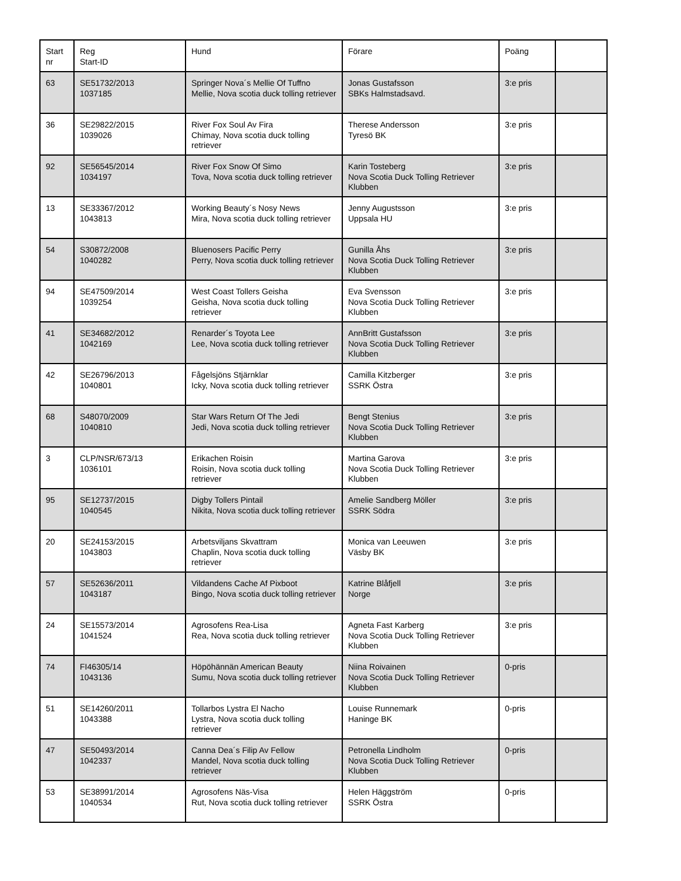| Start nr | Reg Start-ID | Hund | Förare | Poäng | |
| --- | --- | --- | --- | --- | --- |
| 63 | SE51732/2013 1037185 | Springer Nova´s Mellie Of Tuffno Mellie, Nova scotia duck tolling retriever | Jonas Gustafsson SBKs Halmstadsavd. | 3:e pris | |
| 36 | SE29822/2015 1039026 | River Fox Soul Av Fira Chimay, Nova scotia duck tolling retriever | Therese Andersson Tyresö BK | 3:e pris | |
| 92 | SE56545/2014 1034197 | River Fox Snow Of Simo Tova, Nova scotia duck tolling retriever | Karin Tosteberg Nova Scotia Duck Tolling Retriever Klubben | 3:e pris | |
| 13 | SE33367/2012 1043813 | Working Beauty´s Nosy News Mira, Nova scotia duck tolling retriever | Jenny Augustsson Uppsala HU | 3:e pris | |
| 54 | S30872/2008 1040282 | Bluenosers Pacific Perry Perry, Nova scotia duck tolling retriever | Gunilla Åhs Nova Scotia Duck Tolling Retriever Klubben | 3:e pris | |
| 94 | SE47509/2014 1039254 | West Coast Tollers Geisha Geisha, Nova scotia duck tolling retriever | Eva Svensson Nova Scotia Duck Tolling Retriever Klubben | 3:e pris | |
| 41 | SE34682/2012 1042169 | Renarder´s Toyota Lee Lee, Nova scotia duck tolling retriever | AnnBritt Gustafsson Nova Scotia Duck Tolling Retriever Klubben | 3:e pris | |
| 42 | SE26796/2013 1040801 | Fågelsjöns Stjärnklar Icky, Nova scotia duck tolling retriever | Camilla Kitzberger SSRK Östra | 3:e pris | |
| 68 | S48070/2009 1040810 | Star Wars Return Of The Jedi Jedi, Nova scotia duck tolling retriever | Bengt Stenius Nova Scotia Duck Tolling Retriever Klubben | 3:e pris | |
| 3 | CLP/NSR/673/13 1036101 | Erikachen Roisin Roisin, Nova scotia duck tolling retriever | Martina Garova Nova Scotia Duck Tolling Retriever Klubben | 3:e pris | |
| 95 | SE12737/2015 1040545 | Digby Tollers Pintail Nikita, Nova scotia duck tolling retriever | Amelie Sandberg Möller SSRK Södra | 3:e pris | |
| 20 | SE24153/2015 1043803 | Arbetsviljans Skvattram Chaplin, Nova scotia duck tolling retriever | Monica van Leeuwen Väsby BK | 3:e pris | |
| 57 | SE52636/2011 1043187 | Vildandens Cache Af Pixboot Bingo, Nova scotia duck tolling retriever | Katrine Blåfjell Norge | 3:e pris | |
| 24 | SE15573/2014 1041524 | Agrosofens Rea-Lisa Rea, Nova scotia duck tolling retriever | Agneta Fast Karberg Nova Scotia Duck Tolling Retriever Klubben | 3:e pris | |
| 74 | FI46305/14 1043136 | Höpöhännän American Beauty Sumu, Nova scotia duck tolling retriever | Niina Roivainen Nova Scotia Duck Tolling Retriever Klubben | 0-pris | |
| 51 | SE14260/2011 1043388 | Tollarbos Lystra El Nacho Lystra, Nova scotia duck tolling retriever | Louise Runnemark Haninge BK | 0-pris | |
| 47 | SE50493/2014 1042337 | Canna Dea´s Filip Av Fellow Mandel, Nova scotia duck tolling retriever | Petronella Lindholm Nova Scotia Duck Tolling Retriever Klubben | 0-pris | |
| 53 | SE38991/2014 1040534 | Agrosofens Näs-Visa Rut, Nova scotia duck tolling retriever | Helen Häggström SSRK Östra | 0-pris | |